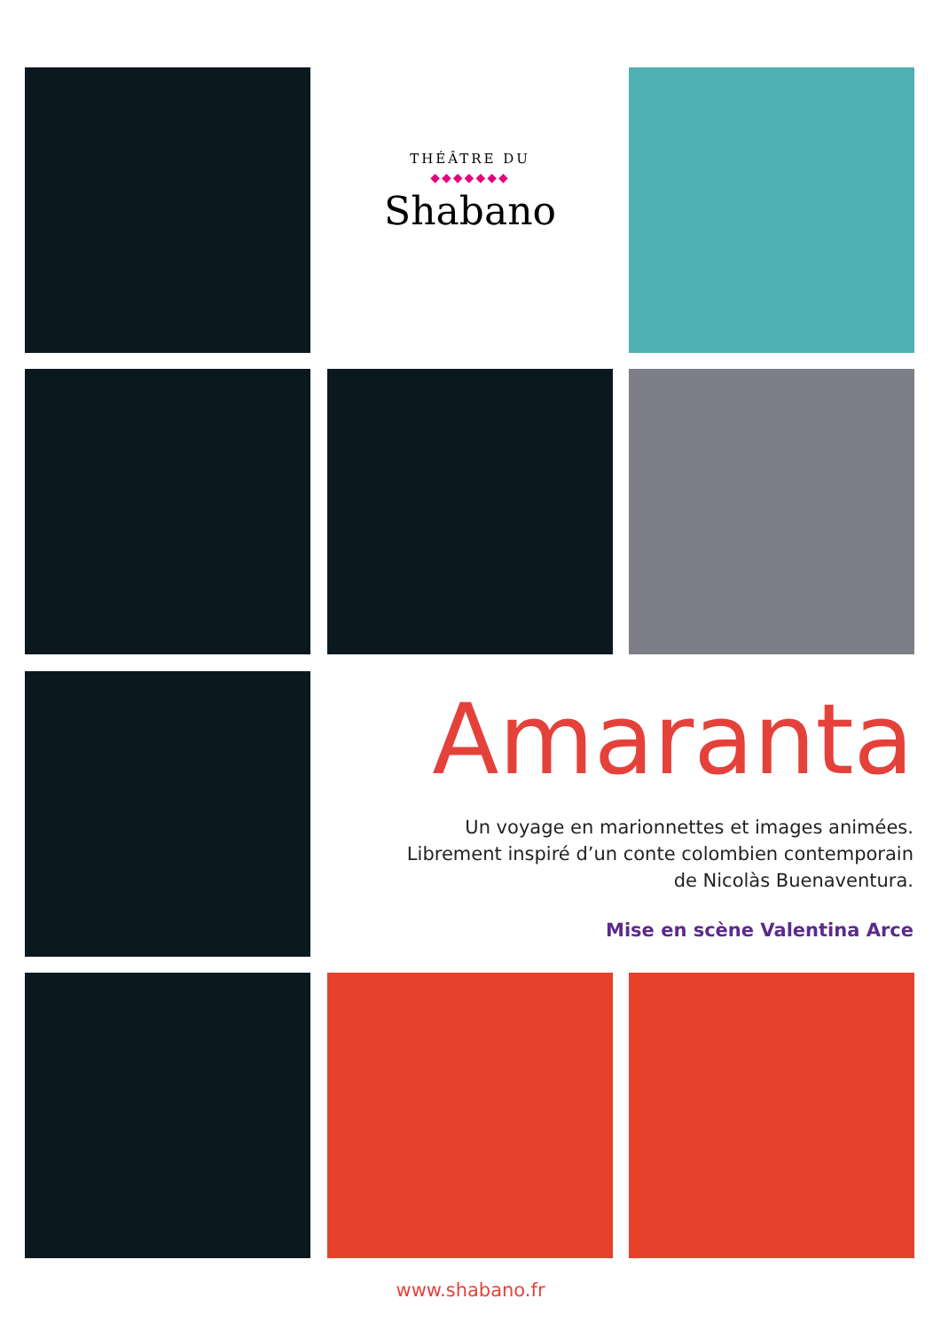THÉÂTRE DU
◆◆◆◆◆◆◆
Shabano
Amaranta
Un voyage en marionnettes et images animées.
Librement inspiré d’un conte colombien contemporain
de Nicolàs Buenaventura.
Mise en scène Valentina Arce
www.shabano.fr